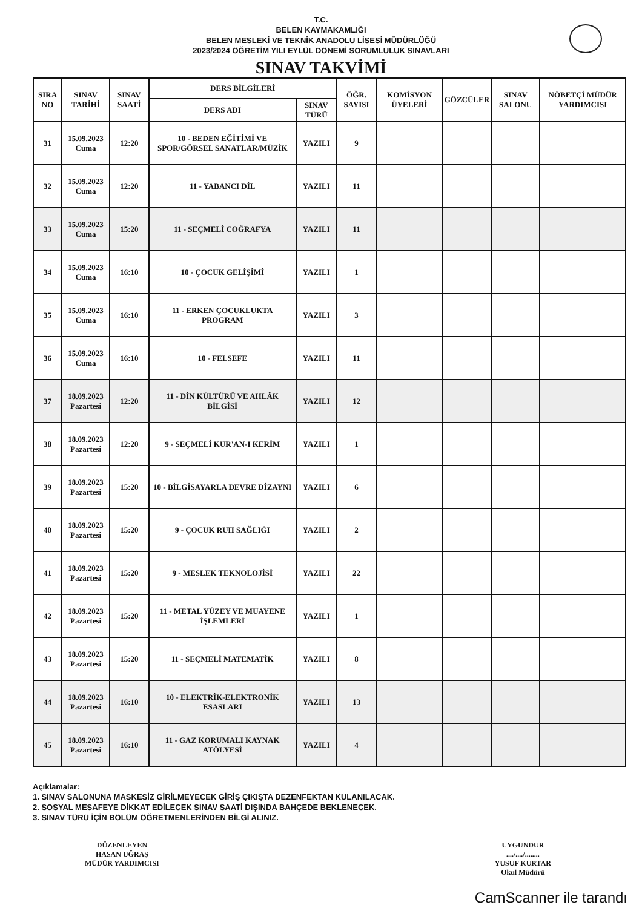T.C.
BELEN KAYMAKAMLIĞI
BELEN MESLEKİ VE TEKNİK ANADOLU LİSESİ MÜDÜRLÜĞÜ
2023/2024 ÖĞRETİM YILI EYLÜL DÖNEMİ SORUMLULUK SINAVLARI
SINAV TAKVİMİ
| SIRA NO | SINAV TARİHİ | SINAV SAATİ | DERS BİLGİLERİ | | ÖĞR. SAYISI | KOMİSYON ÜYELERİ | GÖZCÜLER | SINAV SALONU | NÖBETÇİ MÜDÜR YARDIMCISI |
| --- | --- | --- | --- | --- | --- | --- | --- | --- | --- |
| | | | DERS ADI | SINAV TÜRÜ | | | | | |
| 31 | 15.09.2023 Cuma | 12:20 | 10 - BEDEN EĞİTİMİ VE SPOR/GÖRSEL SANATLAR/MÜZİK | YAZILI | 9 | | | | |
| 32 | 15.09.2023 Cuma | 12:20 | 11 - YABANCI DİL | YAZILI | 11 | | | | |
| 33 | 15.09.2023 Cuma | 15:20 | 11 - SEÇMELİ COĞRAFYA | YAZILI | 11 | | | | |
| 34 | 15.09.2023 Cuma | 16:10 | 10 - ÇOCUK GELİŞİMİ | YAZILI | 1 | | | | |
| 35 | 15.09.2023 Cuma | 16:10 | 11 - ERKEN ÇOCUKLUKTA PROGRAM | YAZILI | 3 | | | | |
| 36 | 15.09.2023 Cuma | 16:10 | 10 - FELSEFE | YAZILI | 11 | | | | |
| 37 | 18.09.2023 Pazartesi | 12:20 | 11 - DİN KÜLTÜRÜ VE AHLÂK BİLGİSİ | YAZILI | 12 | | | | |
| 38 | 18.09.2023 Pazartesi | 12:20 | 9 - SEÇMELİ KUR'AN-I KERİM | YAZILI | 1 | | | | |
| 39 | 18.09.2023 Pazartesi | 15:20 | 10 - BİLGİSAYARLA DEVRE DİZAYNI | YAZILI | 6 | | | | |
| 40 | 18.09.2023 Pazartesi | 15:20 | 9 - ÇOCUK RUH SAĞLIĞI | YAZILI | 2 | | | | |
| 41 | 18.09.2023 Pazartesi | 15:20 | 9 - MESLEK TEKNOLOJİSİ | YAZILI | 22 | | | | |
| 42 | 18.09.2023 Pazartesi | 15:20 | 11 - METAL YÜZEY VE MUAYENE İŞLEMLERİ | YAZILI | 1 | | | | |
| 43 | 18.09.2023 Pazartesi | 15:20 | 11 - SEÇMELİ MATEMATİK | YAZILI | 8 | | | | |
| 44 | 18.09.2023 Pazartesi | 16:10 | 10 - ELEKTRİK-ELEKTRONİK ESASLARI | YAZILI | 13 | | | | |
| 45 | 18.09.2023 Pazartesi | 16:10 | 11 - GAZ KORUMALI KAYNAK ATÖLYESİ | YAZILI | 4 | | | | |
Açıklamalar:
1. SINAV SALONUNA MASKESİZ GİRİLMEYECEK GİRİŞ ÇIKIŞTA DEZENFEKTAN KULANILACAK.
2. SOSYAL MESAFEYE DİKKAT EDİLECEK SINAV SAATİ DIŞINDA BAHÇEDE BEKLENECEK.
3. SINAV TÜRÜ İÇİN BÖLÜM ÖĞRETMENLERİNDEN BİLGİ ALINIZ.
DÜZENLEYEN
HASAN UĞRAŞ
MÜDÜR YARDIMCISI
UYGUNDUR
..../..../........
YUSUF KURTAR
Okul Müdürü
CamScanner ile tarandı